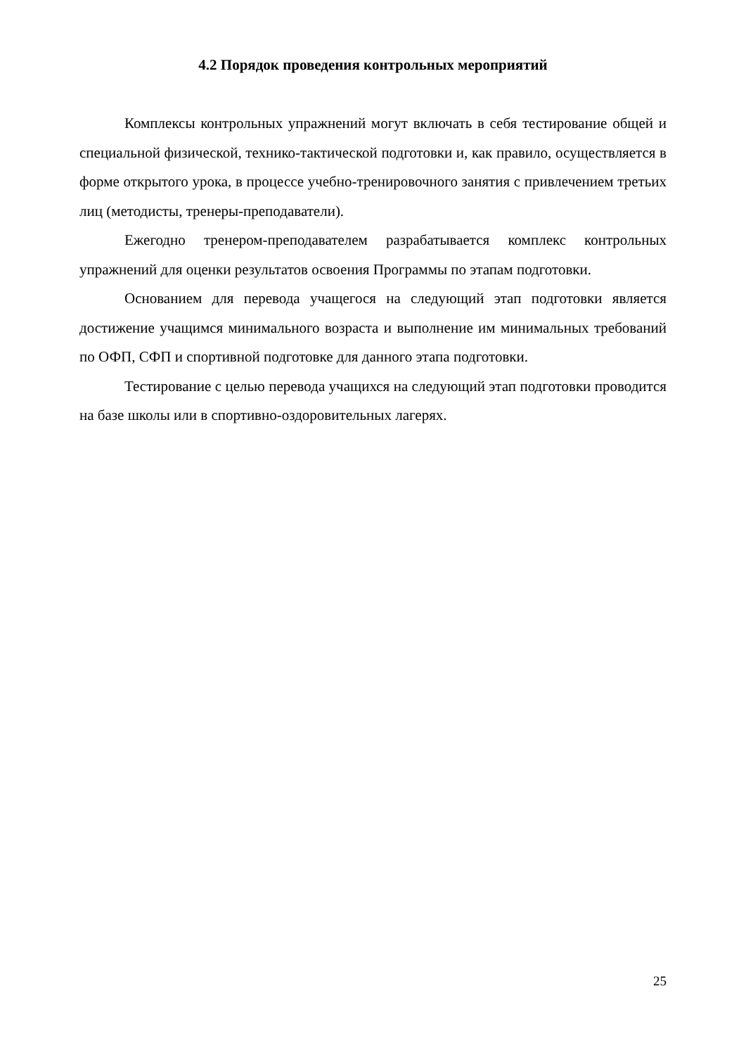4.2 Порядок проведения контрольных мероприятий
Комплексы контрольных упражнений могут включать в себя тестирование общей и специальной физической, технико-тактической подготовки и, как правило, осуществляется в форме открытого урока, в процессе учебно-тренировочного занятия с привлечением третьих лиц (методисты, тренеры-преподаватели).
Ежегодно тренером-преподавателем разрабатывается комплекс контрольных упражнений для оценки результатов освоения Программы по этапам подготовки.
Основанием для перевода учащегося на следующий этап подготовки является достижение учащимся минимального возраста и выполнение им минимальных требований по ОФП, СФП и спортивной подготовке для данного этапа подготовки.
Тестирование с целью перевода учащихся на следующий этап подготовки проводится на базе школы или в спортивно-оздоровительных лагерях.
25